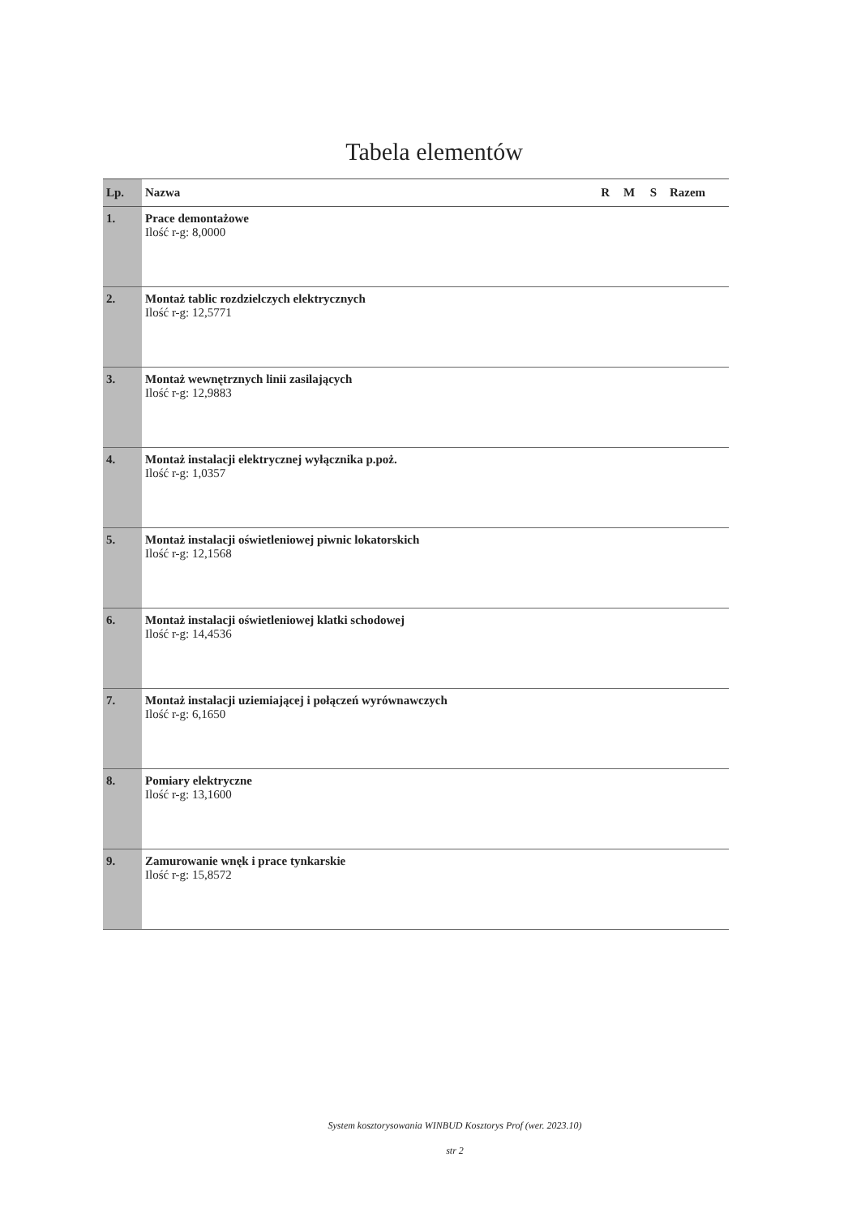Tabela elementów
| Lp. | Nazwa | R | M | S | Razem |
| --- | --- | --- | --- | --- | --- |
| 1. | Prace demontażowe Ilość r-g: 8,0000 | | | | |
| 2. | Montaż tablic rozdzielczych elektrycznych Ilość r-g: 12,5771 | | | | |
| 3. | Montaż wewnętrznych linii zasilających Ilość r-g: 12,9883 | | | | |
| 4. | Montaż instalacji elektrycznej wyłącznika p.poż. Ilość r-g: 1,0357 | | | | |
| 5. | Montaż instalacji oświetleniowej piwnic lokatorskich Ilość r-g: 12,1568 | | | | |
| 6. | Montaż instalacji oświetleniowej klatki schodowej Ilość r-g: 14,4536 | | | | |
| 7. | Montaż instalacji uziemiającej i połączeń wyrównawczych Ilość r-g: 6,1650 | | | | |
| 8. | Pomiary elektryczne Ilość r-g: 13,1600 | | | | |
| 9. | Zamurowanie wnęk i prace tynkarskie Ilość r-g: 15,8572 | | | | |
System kosztorysowania WINBUD Kosztorys Prof (wer. 2023.10)
str 2